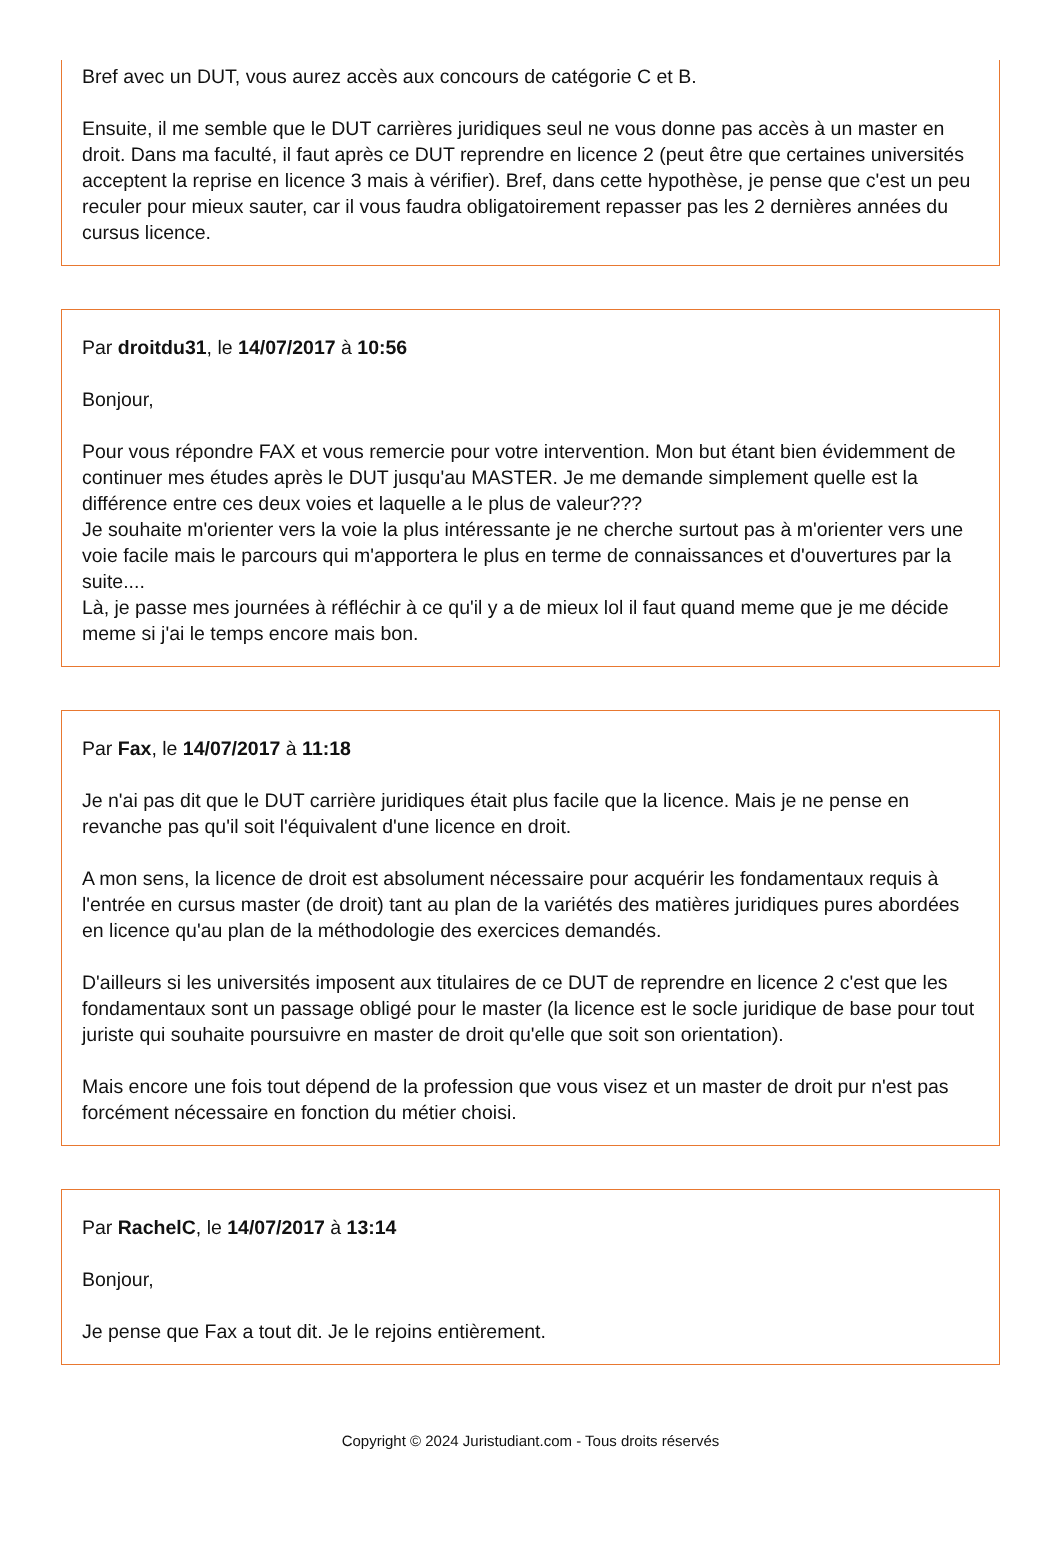Bref avec un DUT, vous aurez accès aux concours de catégorie C et B.
Ensuite, il me semble que le DUT carrières juridiques seul ne vous donne pas accès à un master en droit. Dans ma faculté, il faut après ce DUT reprendre en licence 2 (peut être que certaines universités acceptent la reprise en licence 3 mais à vérifier). Bref, dans cette hypothèse, je pense que c'est un peu reculer pour mieux sauter, car il vous faudra obligatoirement repasser pas les 2 dernières années du cursus licence.
Par droitdu31, le 14/07/2017 à 10:56
Bonjour,
Pour vous répondre FAX et vous remercie pour votre intervention. Mon but étant bien évidemment de continuer mes études après le DUT jusqu'au MASTER. Je me demande simplement quelle est la différence entre ces deux voies et laquelle a le plus de valeur???
Je souhaite m'orienter vers la voie la plus intéressante je ne cherche surtout pas à m'orienter vers une voie facile mais le parcours qui m'apportera le plus en terme de connaissances et d'ouvertures par la suite....
Là, je passe mes journées à réfléchir à ce qu'il y a de mieux lol il faut quand meme que je me décide meme si j'ai le temps encore mais bon.
Par Fax, le 14/07/2017 à 11:18
Je n'ai pas dit que le DUT carrière juridiques était plus facile que la licence. Mais je ne pense en revanche pas qu'il soit l'équivalent d'une licence en droit.
A mon sens, la licence de droit est absolument nécessaire pour acquérir les fondamentaux requis à l'entrée en cursus master (de droit) tant au plan de la variétés des matières juridiques pures abordées en licence qu'au plan de la méthodologie des exercices demandés.
D'ailleurs si les universités imposent aux titulaires de ce DUT de reprendre en licence 2 c'est que les fondamentaux sont un passage obligé pour le master (la licence est le socle juridique de base pour tout juriste qui souhaite poursuivre en master de droit qu'elle que soit son orientation).
Mais encore une fois tout dépend de la profession que vous visez et un master de droit pur n'est pas forcément nécessaire en fonction du métier choisi.
Par RachelC, le 14/07/2017 à 13:14
Bonjour,
Je pense que Fax a tout dit. Je le rejoins entièrement.
Copyright © 2024 Juristudiant.com - Tous droits réservés